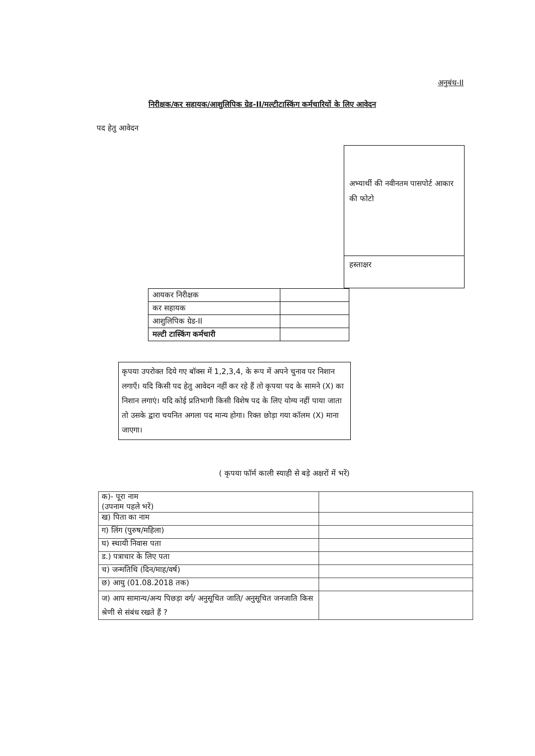अनुबंध-II
निरीक्षक/कर सहायक/आशुलिपिक ग्रेड-II/मल्टीटास्किंग कर्मचारियों के लिए आवेदन
पद हेतु आवेदन
अभ्यार्थी की नवीनतम पासपोर्ट आकार की फोटो
हस्ताक्षर
| आयकर निरीक्षक | |
| कर सहायक | |
| आशुलिपिक ग्रेड-II | |
| मल्टी टास्किंग कर्मचारी | |
कृपया उपरोक्त दिये गए बॉक्स में 1,2,3,4, के रूप में अपने चुनाव पर निशान लगाएँ। यदि किसी पद हेतु आवेदन नहीं कर रहे हैं तो कृपया पद के सामने (X) का निशान लगाएं। यदि कोई प्रतिभागी किसी विशेष पद के लिए योग्य नहीं पाया जाता तो उसके द्वारा चयनित अगला पद मान्य होगा। रिक्त छोड़ा गया कॉलम (X) माना जाएगा।
( कृपया फॉर्म काली स्याही से बड़े अक्षरों में भरें)
| क)- पूरा नाम (उपनाम पहले भरें) | |
| ख) पिता का नाम | |
| ग) लिंग (पुरुष/महिला) | |
| घ) स्थायी निवास पता | |
| ड.) पत्राचार के लिए पता | |
| च) जन्मतिथि (दिन/माह/वर्ष) | |
| छ) आयु (01.08.2018 तक) | |
| ज) आप सामान्य/अन्य पिछड़ा वर्ग/ अनुसूचित जाति/ अनुसूचित जनजाति किस श्रेणी से संबंध रखते हैं ? | |